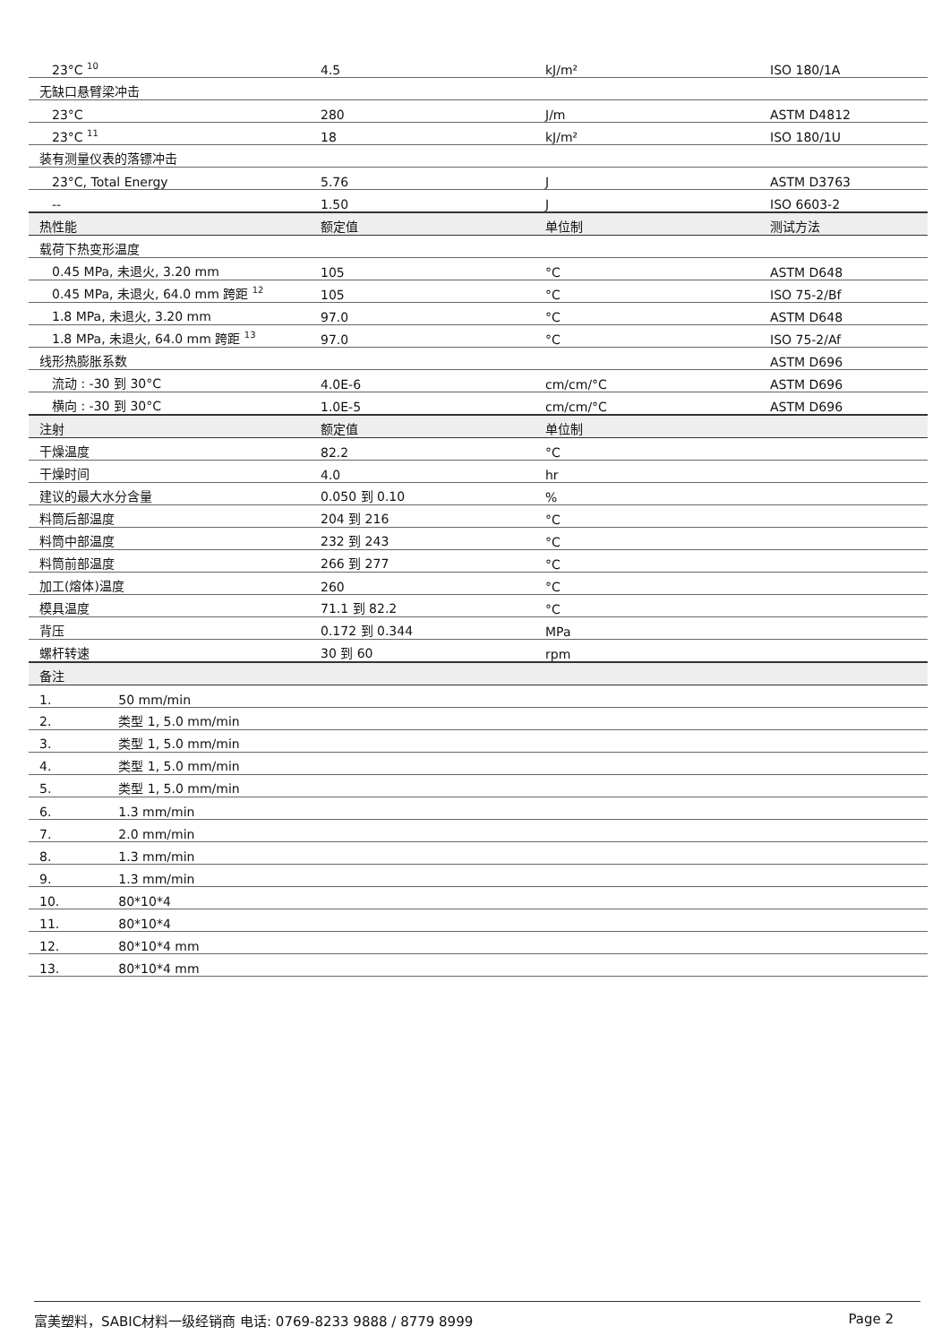| 23°C <sup>10</sup> | 4.5 | kJ/m² | ISO 180/1A |
| 无缺口悬臂梁冲击 | | | |
| 23°C | 280 | J/m | ASTM D4812 |
| 23°C <sup>11</sup> | 18 | kJ/m² | ISO 180/1U |
| 装有测量仪表的落镖冲击 | | | |
| 23°C, Total Energy | 5.76 | J | ASTM D3763 |
| -- | 1.50 | J | ISO 6603-2 |
| 热性能 | 额定值 | 单位制 | 测试方法 |
| 载荷下热变形温度 | | | |
| 0.45 MPa, 未退火, 3.20 mm | 105 | °C | ASTM D648 |
| 0.45 MPa, 未退火, 64.0 mm 跨距 <sup>12</sup> | 105 | °C | ISO 75-2/Bf |
| 1.8 MPa, 未退火, 3.20 mm | 97.0 | °C | ASTM D648 |
| 1.8 MPa, 未退火, 64.0 mm 跨距 <sup>13</sup> | 97.0 | °C | ISO 75-2/Af |
| 线形热膨胀系数 | | | ASTM D696 |
| 流动 : -30 到 30°C | 4.0E-6 | cm/cm/°C | ASTM D696 |
| 横向 : -30 到 30°C | 1.0E-5 | cm/cm/°C | ASTM D696 |
| 注射 | 额定值 | 单位制 | |
| 干燥温度 | 82.2 | °C | |
| 干燥时间 | 4.0 | hr | |
| 建议的最大水分含量 | 0.050 到 0.10 | % | |
| 料筒后部温度 | 204 到 216 | °C | |
| 料筒中部温度 | 232 到 243 | °C | |
| 料筒前部温度 | 266 到 277 | °C | |
| 加工(熔体)温度 | 260 | °C | |
| 模具温度 | 71.1 到 82.2 | °C | |
| 背压 | 0.172 到 0.344 | MPa | |
| 螺杆转速 | 30 到 60 | rpm | |
| 备注 | | | |
| 1. 50 mm/min | | | |
| 2. 类型 1, 5.0 mm/min | | | |
| 3. 类型 1, 5.0 mm/min | | | |
| 4. 类型 1, 5.0 mm/min | | | |
| 5. 类型 1, 5.0 mm/min | | | |
| 6. 1.3 mm/min | | | |
| 7. 2.0 mm/min | | | |
| 8. 1.3 mm/min | | | |
| 9. 1.3 mm/min | | | |
| 10. 80*10*4 | | | |
| 11. 80*10*4 | | | |
| 12. 80*10*4 mm | | | |
| 13. 80*10*4 mm | | | |
富美塑料，SABIC材料一级经销商 电话: 0769-8233 9888 / 8779 8999 Page 2